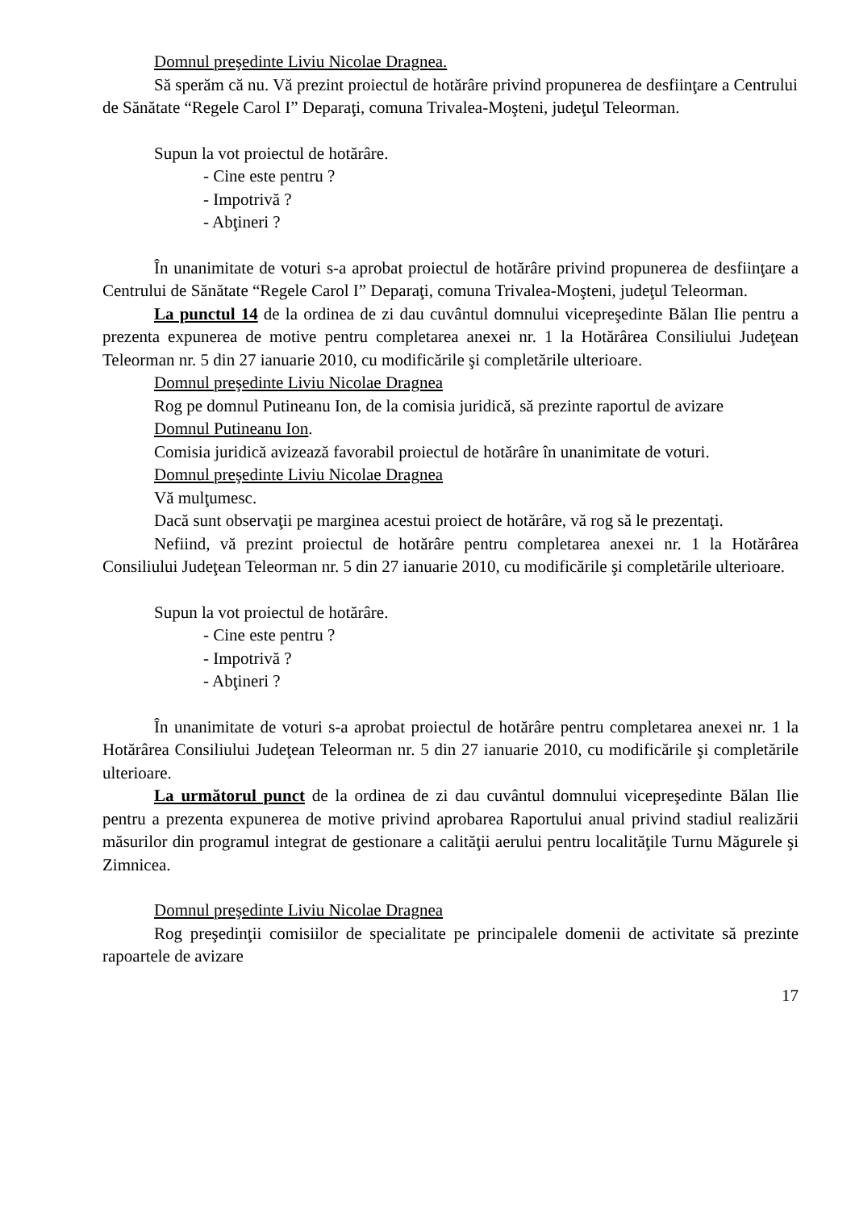Domnul preşedinte Liviu Nicolae Dragnea.
Să sperăm că nu. Vă prezint proiectul de hotărâre privind propunerea de desfiinţare a Centrului de Sănătate “Regele Carol I” Deparaţi, comuna Trivalea-Moşteni, judeţul Teleorman.
Supun la vot proiectul de hotărâre.
- Cine este pentru ?
- Impotrivă ?
- Abţineri ?
În unanimitate de voturi s-a aprobat proiectul de hotărâre privind propunerea de desfiinţare a Centrului de Sănătate “Regele Carol I” Deparaţi, comuna Trivalea-Moşteni, judeţul Teleorman.
La punctul 14 de la ordinea de zi dau cuvântul domnului vicepreşedinte Bălan Ilie pentru a prezenta expunerea de motive pentru completarea anexei nr. 1 la Hotărârea Consiliului Judeţean Teleorman nr. 5 din 27 ianuarie 2010, cu modificările şi completările ulterioare.
Domnul preşedinte Liviu Nicolae Dragnea
Rog pe domnul Putineanu Ion, de la comisia juridică, să prezinte raportul de avizare
Domnul Putineanu Ion.
Comisia juridică avizează favorabil proiectul de hotărâre în unanimitate de voturi.
Domnul preşedinte Liviu Nicolae Dragnea
Vă mulţumesc.
Dacă sunt observaţii pe marginea acestui proiect de hotărâre, vă rog să le prezentaţi.
Nefiind, vă prezint proiectul de hotărâre pentru completarea anexei nr. 1 la Hotărârea Consiliului Judeţean Teleorman nr. 5 din 27 ianuarie 2010, cu modificările şi completările ulterioare.
Supun la vot proiectul de hotărâre.
- Cine este pentru ?
- Impotrivă ?
- Abţineri ?
În unanimitate de voturi s-a aprobat proiectul de hotărâre pentru completarea anexei nr. 1 la Hotărârea Consiliului Judeţean Teleorman nr. 5 din 27 ianuarie 2010, cu modificările şi completările ulterioare.
La următorul punct de la ordinea de zi dau cuvântul domnului vicepreşedinte Bălan Ilie pentru a prezenta expunerea de motive privind aprobarea Raportului anual privind stadiul realizării măsurilor din programul integrat de gestionare a calităţii aerului pentru localităţile Turnu Măgurele şi Zimnicea.
Domnul preşedinte Liviu Nicolae Dragnea
Rog preşedinţii comisiilor de specialitate pe principalele domenii de activitate să prezinte rapoartele de avizare
17